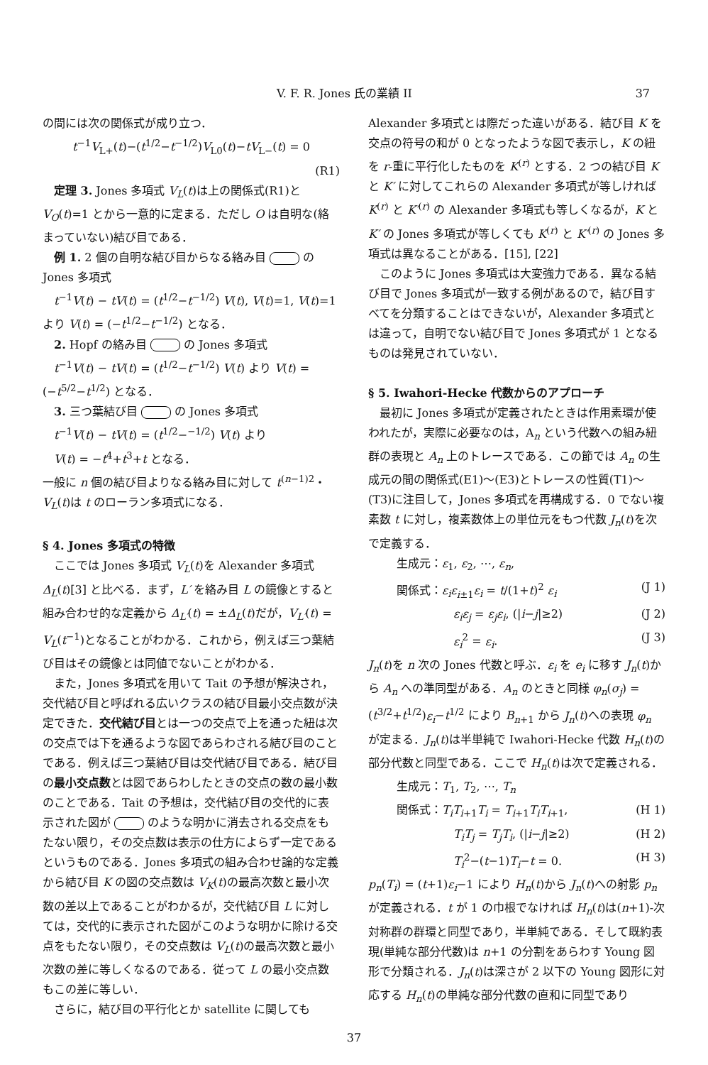V. F. R. Jones 氏の業績 II 37
の間には次の関係式が成り立つ．
t<sup>−1</sup>V<sub>L+</sub>(t)−(t<sup>1/2</sup>−t<sup>−1/2</sup>)V<sub>L0</sub>(t)−tV<sub>L−</sub>(t) = 0
(R1)
定理 3. Jones 多項式 V<sub>L</sub>(t)は上の関係式(R1)と V<sub>O</sub>(t)=1 とから一意的に定まる．ただし O は自明な(絡まっていない)結び目である．
例 1. 2 個の自明な結び目からなる絡み目 の Jones 多項式
t<sup>−1</sup>V(t) − tV(t) = (t<sup>1/2</sup>−t<sup>−1/2</sup>) V(t), V(t)=1, V(t)=1 より V(t) = (−t<sup>1/2</sup>−t<sup>−1/2</sup>) となる．
2. Hopf の絡み目 の Jones 多項式
t<sup>−1</sup>V(t) − tV(t) = (t<sup>1/2</sup>−t<sup>−1/2</sup>) V(t) より V(t) = (−t<sup>5/2</sup>−t<sup>1/2</sup>) となる．
3. 三つ葉結び目 の Jones 多項式
t<sup>−1</sup>V(t) − tV(t) = (t<sup>1/2</sup>−<sup>−1/2</sup>) V(t) より
V(t) = −t<sup>4</sup>+t<sup>3</sup>+t となる．
一般に n 個の結び目よりなる絡み目に対して t<sup>(n−1)2</sup>・V<sub>L</sub>(t)は t のローラン多項式になる．
§ 4. Jones 多項式の特徴
ここでは Jones 多項式 V<sub>L</sub>(t)を Alexander 多項式 Δ<sub>L</sub>(t)[3] と比べる．まず，L′ を絡み目 L の鏡像とすると組み合わせ的な定義から Δ<sub>L′</sub>(t) = ±Δ<sub>L</sub>(t)だが，V<sub>L′</sub>(t) = V<sub>L</sub>(t<sup>−1</sup>)となることがわかる．これから，例えば三つ葉結び目はその鏡像とは同値でないことがわかる．
また，Jones 多項式を用いて Tait の予想が解決され，交代結び目と呼ばれる広いクラスの結び目最小交点数が決定できた．交代結び目とは一つの交点で上を通った紐は次の交点では下を通るような図であらわされる結び目のことである．例えば三つ葉結び目は交代結び目である．結び目の最小交点数とは図であらわしたときの交点の数の最小数のことである．Tait の予想は，交代結び目の交代的に表示された図が のような明かに消去される交点をもたない限り，その交点数は表示の仕方によらず一定であるというものである．Jones 多項式の組み合わせ論的な定義から結び目 K の図の交点数は V<sub>K</sub>(t)の最高次数と最小次数の差以上であることがわかるが，交代結び目 L に対しては，交代的に表示された図がこのような明かに除ける交点をもたない限り，その交点数は V<sub>L</sub>(t)の最高次数と最小次数の差に等しくなるのである．従って L の最小交点数もこの差に等しい．
さらに，結び目の平行化とか satellite に関しても
Alexander 多項式とは際だった違いがある．結び目 K を交点の符号の和が 0 となったような図で表示し，K の紐を r-重に平行化したものを K<sup>(r)</sup> とする．2 つの結び目 K と K′ に対してこれらの Alexander 多項式が等しければ K<sup>(r)</sup> と K′<sup>(r)</sup> の Alexander 多項式も等しくなるが，K と K′ の Jones 多項式が等しくても K<sup>(r)</sup> と K′<sup>(r)</sup> の Jones 多項式は異なることがある．[15], [22]
このように Jones 多項式は大変強力である．異なる結び目で Jones 多項式が一致する例があるので，結び目すべてを分類することはできないが，Alexander 多項式とは違って，自明でない結び目で Jones 多項式が 1 となるものは発見されていない．
§ 5. Iwahori-Hecke 代数からのアプローチ
最初に Jones 多項式が定義されたときは作用素環が使われたが，実際に必要なのは，A<sub>n</sub> という代数への組み紐群の表現と A<sub>n</sub> 上のトレースである．この節では A<sub>n</sub> の生成元の間の関係式(E1)〜(E3)とトレースの性質(T1)〜(T3)に注目して，Jones 多項式を再構成する．0 でない複素数 t に対し，複素数体上の単位元をもつ代数 J<sub>n</sub>(t)を次で定義する．
生成元：ε<sub>1</sub>, ε<sub>2</sub>, ⋯, ε<sub>n</sub>,
関係式：ε<sub>i</sub>ε<sub>i±1</sub>ε<sub>i</sub> = t/(1+t)<sup>2</sup> ε<sub>i</sub> (J 1)
ε<sub>i</sub>ε<sub>j</sub> = ε<sub>j</sub>ε<sub>i</sub>, (|i−j|≥2) (J 2)
ε<sub>i</sub><sup>2</sup> = ε<sub>i</sub>. (J 3)
J<sub>n</sub>(t)を n 次の Jones 代数と呼ぶ．ε<sub>i</sub> を e<sub>i</sub> に移す J<sub>n</sub>(t)から A<sub>n</sub> への準同型がある．A<sub>n</sub> のときと同様 φ<sub>n</sub>(σ<sub>j</sub>) = (t<sup>3/2</sup>+t<sup>1/2</sup>)ε<sub>i</sub>−t<sup>1/2</sup> により B<sub>n+1</sub> から J<sub>n</sub>(t)への表現 φ<sub>n</sub> が定まる．J<sub>n</sub>(t)は半単純で Iwahori-Hecke 代数 H<sub>n</sub>(t)の部分代数と同型である．ここで H<sub>n</sub>(t)は次で定義される．
生成元：T<sub>1</sub>, T<sub>2</sub>, ⋯, T<sub>n</sub>
関係式：T<sub>i</sub>T<sub>i+1</sub>T<sub>i</sub> = T<sub>i+1</sub>T<sub>i</sub>T<sub>i+1</sub>, (H 1)
T<sub>i</sub>T<sub>j</sub> = T<sub>j</sub>T<sub>i</sub>, (|i−j|≥2) (H 2)
T<sub>i</sub><sup>2</sup>−(t−1)T<sub>i</sub>−t = 0. (H 3)
p<sub>n</sub>(T<sub>i</sub>) = (t+1)ε<sub>i</sub>−1 により H<sub>n</sub>(t)から J<sub>n</sub>(t)への射影 p<sub>n</sub> が定義される．t が 1 の巾根でなければ H<sub>n</sub>(t)は(n+1)-次対称群の群環と同型であり，半単純である．そして既約表現(単純な部分代数)は n+1 の分割をあらわす Young 図形で分類される．J<sub>n</sub>(t)は深さが 2 以下の Young 図形に対応する H<sub>n</sub>(t)の単純な部分代数の直和に同型であり
37